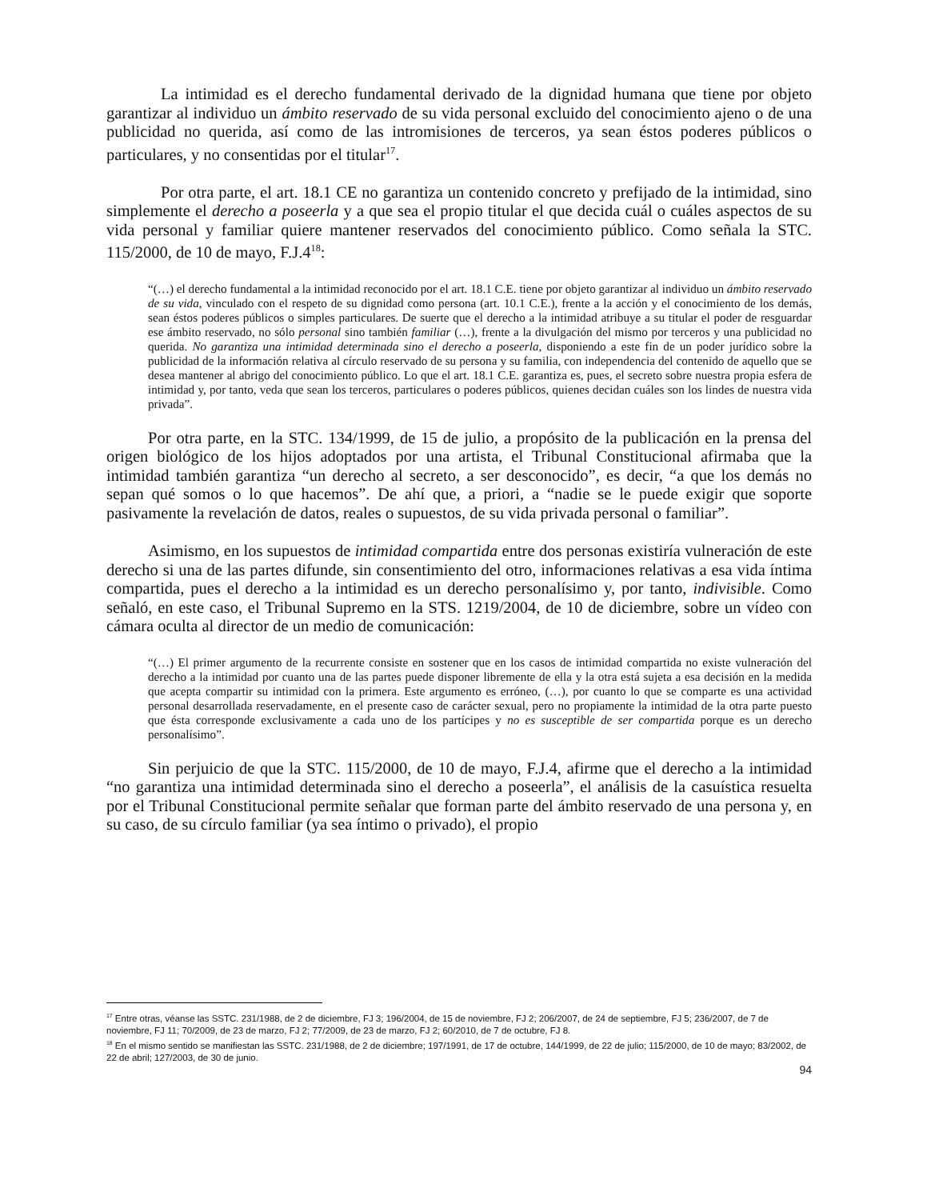La intimidad es el derecho fundamental derivado de la dignidad humana que tiene por objeto garantizar al individuo un ámbito reservado de su vida personal excluido del conocimiento ajeno o de una publicidad no querida, así como de las intromisiones de terceros, ya sean éstos poderes públicos o particulares, y no consentidas por el titular<sup>17</sup>.
Por otra parte, el art. 18.1 CE no garantiza un contenido concreto y prefijado de la intimidad, sino simplemente el derecho a poseerla y a que sea el propio titular el que decida cuál o cuáles aspectos de su vida personal y familiar quiere mantener reservados del conocimiento público. Como señala la STC. 115/2000, de 10 de mayo, F.J.4<sup>18</sup>:
“(…) el derecho fundamental a la intimidad reconocido por el art. 18.1 C.E. tiene por objeto garantizar al individuo un ámbito reservado de su vida, vinculado con el respeto de su dignidad como persona (art. 10.1 C.E.), frente a la acción y el conocimiento de los demás, sean éstos poderes públicos o simples particulares. De suerte que el derecho a la intimidad atribuye a su titular el poder de resguardar ese ámbito reservado, no sólo personal sino también familiar (…), frente a la divulgación del mismo por terceros y una publicidad no querida. No garantiza una intimidad determinada sino el derecho a poseerla, disponiendo a este fin de un poder jurídico sobre la publicidad de la información relativa al círculo reservado de su persona y su familia, con independencia del contenido de aquello que se desea mantener al abrigo del conocimiento público. Lo que el art. 18.1 C.E. garantiza es, pues, el secreto sobre nuestra propia esfera de intimidad y, por tanto, veda que sean los terceros, particulares o poderes públicos, quienes decidan cuáles son los lindes de nuestra vida privada”.
Por otra parte, en la STC. 134/1999, de 15 de julio, a propósito de la publicación en la prensa del origen biológico de los hijos adoptados por una artista, el Tribunal Constitucional afirmaba que la intimidad también garantiza “un derecho al secreto, a ser desconocido”, es decir, “a que los demás no sepan qué somos o lo que hacemos”. De ahí que, a priori, a “nadie se le puede exigir que soporte pasivamente la revelación de datos, reales o supuestos, de su vida privada personal o familiar”.
Asimismo, en los supuestos de intimidad compartida entre dos personas existiría vulneración de este derecho si una de las partes difunde, sin consentimiento del otro, informaciones relativas a esa vida íntima compartida, pues el derecho a la intimidad es un derecho personalísimo y, por tanto, indivisible. Como señaló, en este caso, el Tribunal Supremo en la STS. 1219/2004, de 10 de diciembre, sobre un vídeo con cámara oculta al director de un medio de comunicación:
“(…) El primer argumento de la recurrente consiste en sostener que en los casos de intimidad compartida no existe vulneración del derecho a la intimidad por cuanto una de las partes puede disponer libremente de ella y la otra está sujeta a esa decisión en la medida que acepta compartir su intimidad con la primera. Este argumento es erróneo, (…), por cuanto lo que se comparte es una actividad personal desarrollada reservadamente, en el presente caso de carácter sexual, pero no propiamente la intimidad de la otra parte puesto que ésta corresponde exclusivamente a cada uno de los partícipes y no es susceptible de ser compartida porque es un derecho personalísimo”.
Sin perjuicio de que la STC. 115/2000, de 10 de mayo, F.J.4, afirme que el derecho a la intimidad “no garantiza una intimidad determinada sino el derecho a poseerla”, el análisis de la casuística resuelta por el Tribunal Constitucional permite señalar que forman parte del ámbito reservado de una persona y, en su caso, de su círculo familiar (ya sea íntimo o privado), el propio
<sup>17</sup> Entre otras, véanse las SSTC. 231/1988, de 2 de diciembre, FJ 3; 196/2004, de 15 de noviembre, FJ 2; 206/2007, de 24 de septiembre, FJ 5; 236/2007, de 7 de noviembre, FJ 11; 70/2009, de 23 de marzo, FJ 2; 77/2009, de 23 de marzo, FJ 2; 60/2010, de 7 de octubre, FJ 8.
<sup>18</sup> En el mismo sentido se manifiestan las SSTC. 231/1988, de 2 de diciembre; 197/1991, de 17 de octubre, 144/1999, de 22 de julio; 115/2000, de 10 de mayo; 83/2002, de 22 de abril; 127/2003, de 30 de junio.
94